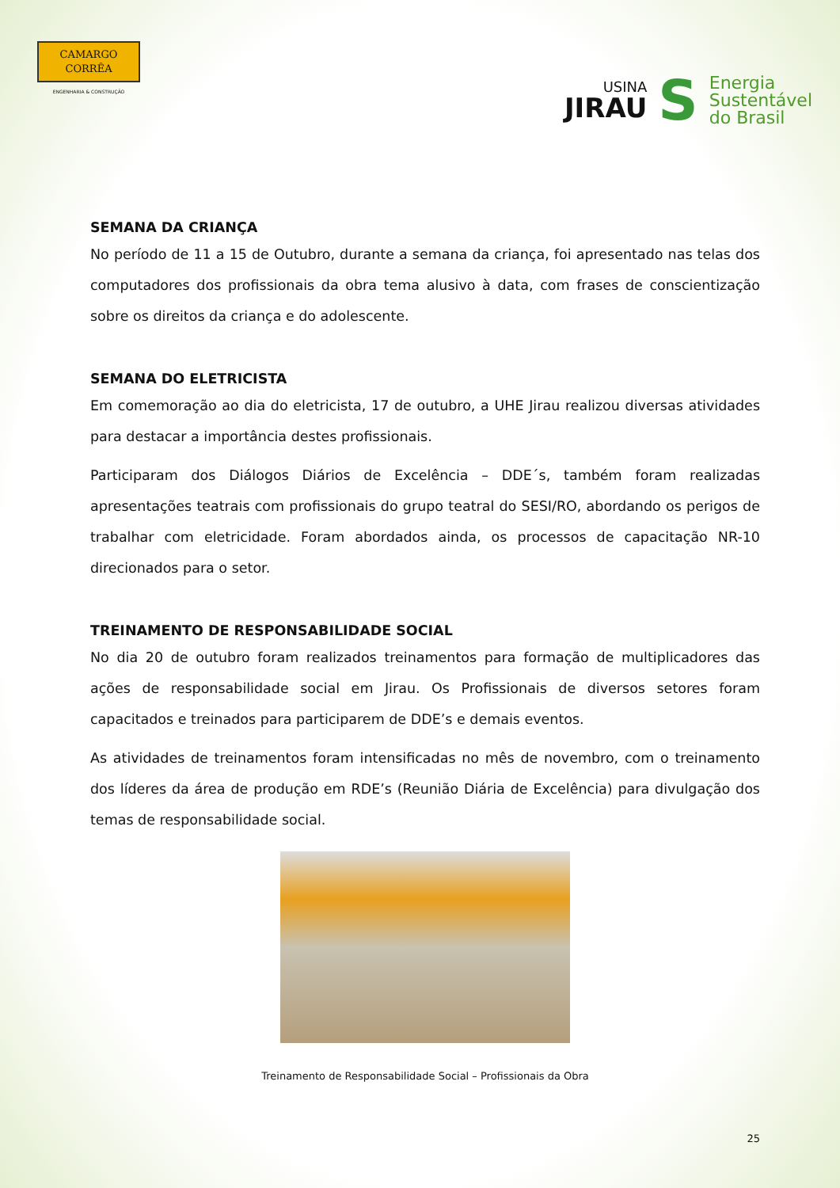CAMARGO
CORRÊA
ENGENHARIA & CONSTRUÇÃO
USINA
JIRAU
S
Energia
Sustentável
do Brasil
SEMANA DA CRIANÇA
No período de 11 a 15 de Outubro, durante a semana da criança, foi apresentado nas telas dos computadores dos profissionais da obra tema alusivo à data, com frases de conscientização sobre os direitos da criança e do adolescente.
SEMANA DO ELETRICISTA
Em comemoração ao dia do eletricista, 17 de outubro, a UHE Jirau realizou diversas atividades para destacar a importância destes profissionais.
Participaram dos Diálogos Diários de Excelência – DDE´s, também foram realizadas apresentações teatrais com profissionais do grupo teatral do SESI/RO, abordando os perigos de trabalhar com eletricidade. Foram abordados ainda, os processos de capacitação NR-10 direcionados para o setor.
TREINAMENTO DE RESPONSABILIDADE SOCIAL
No dia 20 de outubro foram realizados treinamentos para formação de multiplicadores das ações de responsabilidade social em Jirau. Os Profissionais de diversos setores foram capacitados e treinados para participarem de DDE’s e demais eventos.
As atividades de treinamentos foram intensificadas no mês de novembro, com o treinamento dos líderes da área de produção em RDE’s (Reunião Diária de Excelência) para divulgação dos temas de responsabilidade social.
Treinamento de Responsabilidade Social – Profissionais da Obra
25